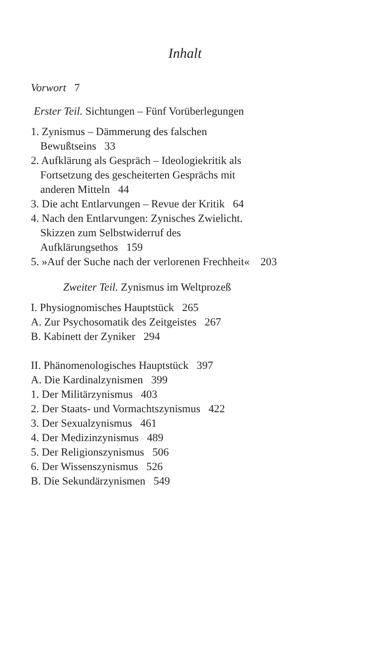Inhalt
Vorwort 7
Erster Teil. Sichtungen – Fünf Vorüberlegungen
1. Zynismus – Dämmerung des falschen
Bewußtseins 33
2. Aufklärung als Gespräch – Ideologiekritik als
Fortsetzung des gescheiterten Gesprächs mit
anderen Mitteln 44
3. Die acht Entlarvungen – Revue der Kritik 64
4. Nach den Entlarvungen: Zynisches Zwielicht.
Skizzen zum Selbstwiderruf des
Aufklärungsethos 159
5. »Auf der Suche nach der verlorenen Frechheit« 203
Zweiter Teil. Zynismus im Weltprozeß
I. Physiognomisches Hauptstück 265
A. Zur Psychosomatik des Zeitgeistes 267
B. Kabinett der Zyniker 294
II. Phänomenologisches Hauptstück 397
A. Die Kardinalzynismen 399
1. Der Militärzynismus 403
2. Der Staats- und Vormachtszynismus 422
3. Der Sexualzynismus 461
4. Der Medizinzynismus 489
5. Der Religionszynismus 506
6. Der Wissenszynismus 526
B. Die Sekundärzynismen 549